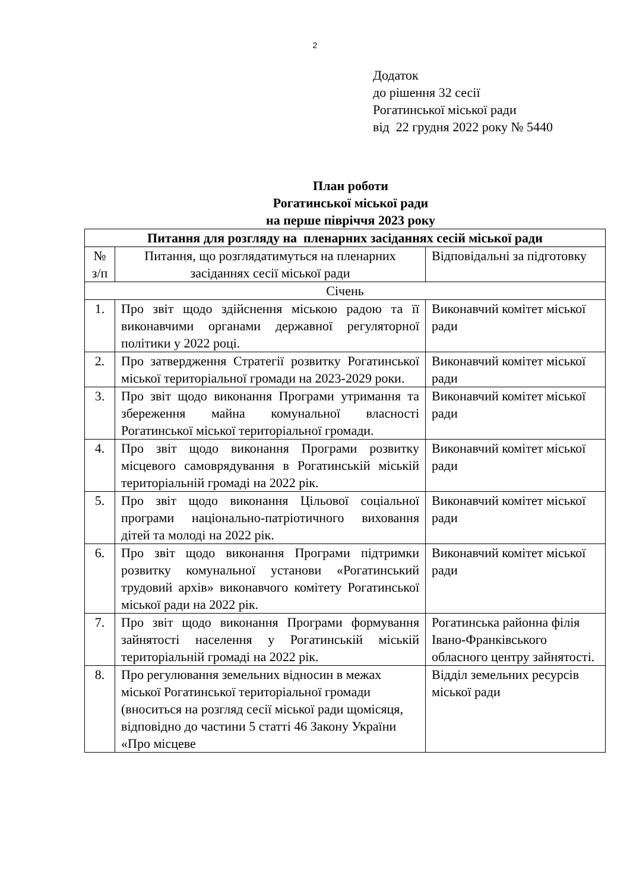2
Додаток
до рішення 32 сесії
Рогатинської міської ради
від 22 грудня 2022 року № 5440
План роботи
Рогатинської міської ради
на перше півріччя 2023 року
| Питання для розгляду на пленарних засіданнях сесій міської ради | | |
| --- | --- | --- |
| № з/п | Питання, що розглядатимуться на пленарних засіданнях сесії міської ради | Відповідальні за підготовку |
| Січень | | |
| 1. | Про звіт щодо здійснення міською радою та її виконавчими органами державної регуляторної політики у 2022 році. | Виконавчий комітет міської ради |
| 2. | Про затвердження Стратегії розвитку Рогатинської міської територіальної громади на 2023-2029 роки. | Виконавчий комітет міської ради |
| 3. | Про звіт щодо виконання Програми утримання та збереження майна комунальної власності Рогатинської міської територіальної громади. | Виконавчий комітет міської ради |
| 4. | Про звіт щодо виконання Програми розвитку місцевого самоврядування в Рогатинській міській територіальній громаді на 2022 рік. | Виконавчий комітет міської ради |
| 5. | Про звіт щодо виконання Цільової соціальної програми національно-патріотичного виховання дітей та молоді на 2022 рік. | Виконавчий комітет міської ради |
| 6. | Про звіт щодо виконання Програми підтримки розвитку комунальної установи «Рогатинський трудовий архів» виконавчого комітету Рогатинської міської ради на 2022 рік. | Виконавчий комітет міської ради |
| 7. | Про звіт щодо виконання Програми формування зайнятості населення у Рогатинській міській територіальній громаді на 2022 рік. | Рогатинська районна філія Івано-Франківського обласного центру зайнятості. |
| 8. | Про регулювання земельних відносин в межах міської Рогатинської територіальної громади (вноситься на розгляд сесії міської ради щомісяця, відповідно до частини 5 статті 46 Закону України «Про місцеве | Відділ земельних ресурсів міської ради |